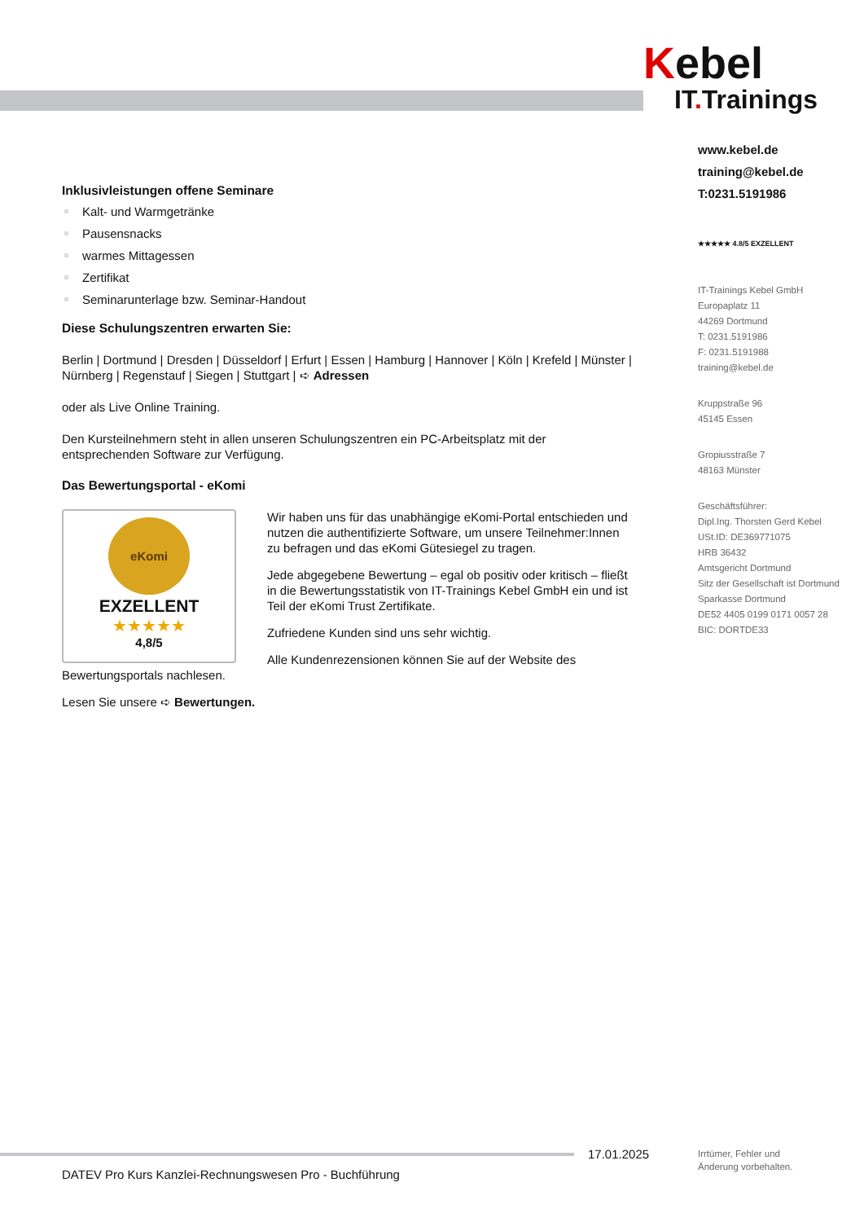Kebel
IT. Trainings
www.kebel.de
training@kebel.de
T:0231.5191986
★★★★★ 4.8/5 EXZELLENT
IT-Trainings Kebel GmbH
Europaplatz 11
44269 Dortmund
T: 0231.5191986
F: 0231.5191988
training@kebel.de
Kruppstraße 96
45145 Essen
Gropiusstraße 7
48163 Münster
Geschäftsführer:
Dipl.Ing. Thorsten Gerd Kebel
USt.ID: DE369771075
HRB 36432
Amtsgericht Dortmund
Sitz der Gesellschaft ist Dortmund
Sparkasse Dortmund
DE52 4405 0199 0171 0057 28
BIC: DORTDE33
Inklusivleistungen offene Seminare
Kalt- und Warmgetränke
Pausensnacks
warmes Mittagessen
Zertifikat
Seminarunterlage bzw. Seminar-Handout
Diese Schulungszentren erwarten Sie:
Berlin | Dortmund | Dresden | Düsseldorf | Erfurt | Essen | Hamburg | Hannover | Köln | Krefeld | Münster | Nürnberg | Regenstauf | Siegen | Stuttgart | ➪ Adressen
oder als Live Online Training.
Den Kursteilnehmern steht in allen unseren Schulungszentren ein PC-Arbeitsplatz mit der entsprechenden Software zur Verfügung.
Das Bewertungsportal - eKomi
eKomi
EXZELLENT
★★★★★
4,8/5
Wir haben uns für das unabhängige eKomi-Portal entschieden und nutzen die authentifizierte Software, um unsere Teilnehmer:Innen zu befragen und das eKomi Gütesiegel zu tragen.
Jede abgegebene Bewertung – egal ob positiv oder kritisch – fließt in die Bewertungsstatistik von IT-Trainings Kebel GmbH ein und ist Teil der eKomi Trust Zertifikate.
Zufriedene Kunden sind uns sehr wichtig.
Alle Kundenrezensionen können Sie auf der Website des Bewertungsportals nachlesen.
Lesen Sie unsere ➪ Bewertungen.
17.01.2025
Irrtümer, Fehler und
Änderung vorbehalten.
DATEV Pro Kurs Kanzlei-Rechnungswesen Pro - Buchführung